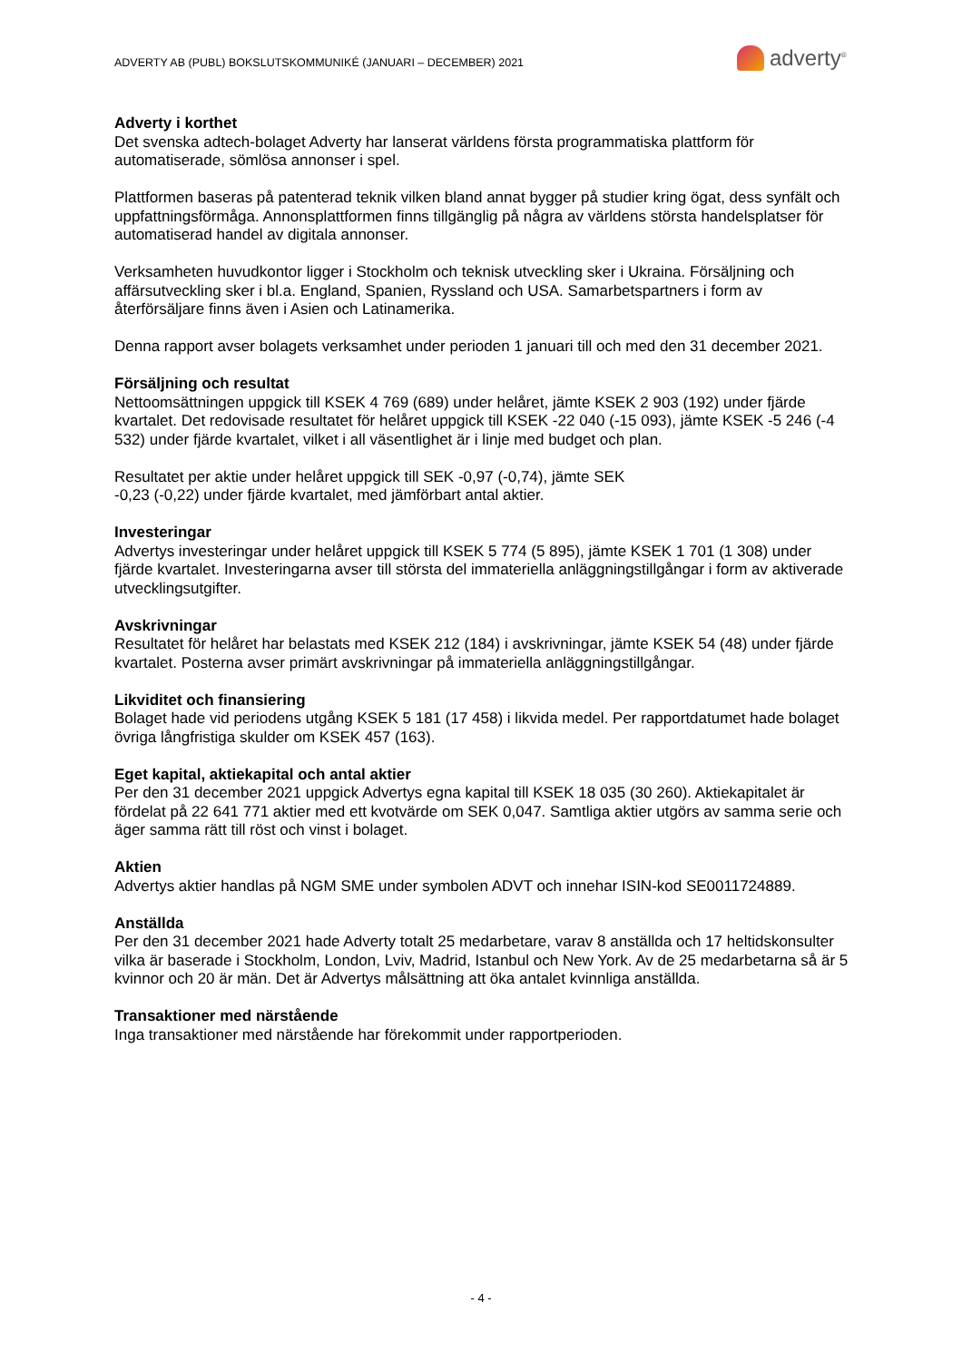ADVERTY AB (PUBL) BOKSLUTSKOMMUNIKÉ (JANUARI – DECEMBER) 2021
adverty<sup>®</sup>
Adverty i korthet
Det svenska adtech-bolaget Adverty har lanserat världens första programmatiska plattform för automatiserade, sömlösa annonser i spel.
Plattformen baseras på patenterad teknik vilken bland annat bygger på studier kring ögat, dess synfält och uppfattningsförmåga. Annonsplattformen finns tillgänglig på några av världens största handelsplatser för automatiserad handel av digitala annonser.
Verksamheten huvudkontor ligger i Stockholm och teknisk utveckling sker i Ukraina. Försäljning och affärsutveckling sker i bl.a. England, Spanien, Ryssland och USA. Samarbetspartners i form av återförsäljare finns även i Asien och Latinamerika.
Denna rapport avser bolagets verksamhet under perioden 1 januari till och med den 31 december 2021.
Försäljning och resultat
Nettoomsättningen uppgick till KSEK 4 769 (689) under helåret, jämte KSEK 2 903 (192) under fjärde kvartalet. Det redovisade resultatet för helåret uppgick till KSEK -22 040 (-15 093), jämte KSEK -5 246 (-4 532) under fjärde kvartalet, vilket i all väsentlighet är i linje med budget och plan.
Resultatet per aktie under helåret uppgick till SEK -0,97 (-0,74), jämte SEK
-0,23 (-0,22) under fjärde kvartalet, med jämförbart antal aktier.
Investeringar
Advertys investeringar under helåret uppgick till KSEK 5 774 (5 895), jämte KSEK 1 701 (1 308) under fjärde kvartalet. Investeringarna avser till största del immateriella anläggningstillgångar i form av aktiverade utvecklingsutgifter.
Avskrivningar
Resultatet för helåret har belastats med KSEK 212 (184) i avskrivningar, jämte KSEK 54 (48) under fjärde kvartalet. Posterna avser primärt avskrivningar på immateriella anläggningstillgångar.
Likviditet och finansiering
Bolaget hade vid periodens utgång KSEK 5 181 (17 458) i likvida medel. Per rapportdatumet hade bolaget övriga långfristiga skulder om KSEK 457 (163).
Eget kapital, aktiekapital och antal aktier
Per den 31 december 2021 uppgick Advertys egna kapital till KSEK 18 035 (30 260). Aktiekapitalet är fördelat på 22 641 771 aktier med ett kvotvärde om SEK 0,047. Samtliga aktier utgörs av samma serie och äger samma rätt till röst och vinst i bolaget.
Aktien
Advertys aktier handlas på NGM SME under symbolen ADVT och innehar ISIN-kod SE0011724889.
Anställda
Per den 31 december 2021 hade Adverty totalt 25 medarbetare, varav 8 anställda och 17 heltidskonsulter vilka är baserade i Stockholm, London, Lviv, Madrid, Istanbul och New York. Av de 25 medarbetarna så är 5 kvinnor och 20 är män. Det är Advertys målsättning att öka antalet kvinnliga anställda.
Transaktioner med närstående
Inga transaktioner med närstående har förekommit under rapportperioden.
- 4 -